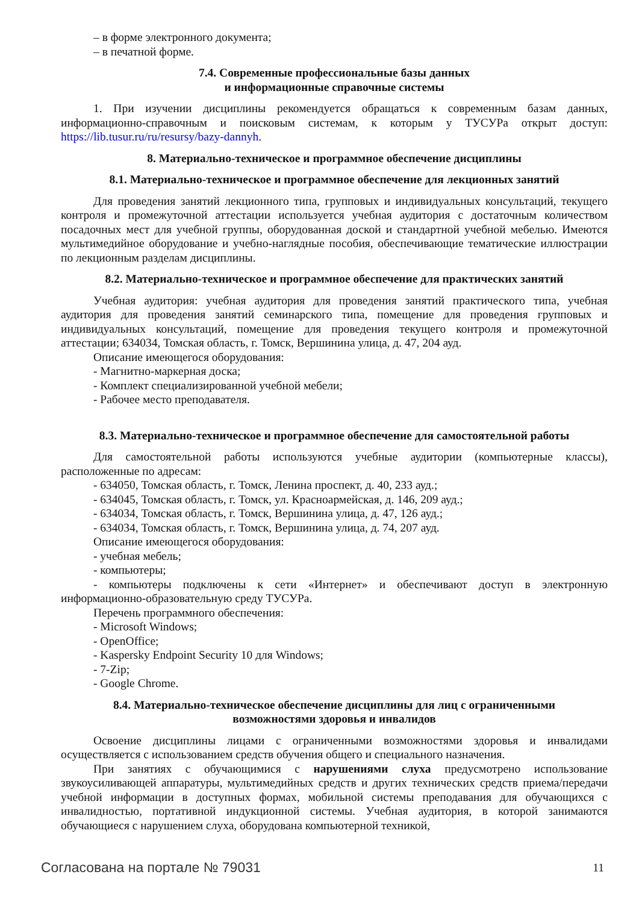– в форме электронного документа;
– в печатной форме.
7.4. Современные профессиональные базы данных
и информационные справочные системы
1. При изучении дисциплины рекомендуется обращаться к современным базам данных, информационно-справочным и поисковым системам, к которым у ТУСУРа открыт доступ: https://lib.tusur.ru/ru/resursy/bazy-dannyh.
8. Материально-техническое и программное обеспечение дисциплины
8.1. Материально-техническое и программное обеспечение для лекционных занятий
Для проведения занятий лекционного типа, групповых и индивидуальных консультаций, текущего контроля и промежуточной аттестации используется учебная аудитория с достаточным количеством посадочных мест для учебной группы, оборудованная доской и стандартной учебной мебелью. Имеются мультимедийное оборудование и учебно-наглядные пособия, обеспечивающие тематические иллюстрации по лекционным разделам дисциплины.
8.2. Материально-техническое и программное обеспечение для практических занятий
Учебная аудитория: учебная аудитория для проведения занятий практического типа, учебная аудитория для проведения занятий семинарского типа, помещение для проведения групповых и индивидуальных консультаций, помещение для проведения текущего контроля и промежуточной аттестации; 634034, Томская область, г. Томск, Вершинина улица, д. 47, 204 ауд.
Описание имеющегося оборудования:
- Магнитно-маркерная доска;
- Комплект специализированной учебной мебели;
- Рабочее место преподавателя.
8.3. Материально-техническое и программное обеспечение для самостоятельной работы
Для самостоятельной работы используются учебные аудитории (компьютерные классы), расположенные по адресам:
- 634050, Томская область, г. Томск, Ленина проспект, д. 40, 233 ауд.;
- 634045, Томская область, г. Томск, ул. Красноармейская, д. 146, 209 ауд.;
- 634034, Томская область, г. Томск, Вершинина улица, д. 47, 126 ауд.;
- 634034, Томская область, г. Томск, Вершинина улица, д. 74, 207 ауд.
Описание имеющегося оборудования:
- учебная мебель;
- компьютеры;
- компьютеры подключены к сети «Интернет» и обеспечивают доступ в электронную информационно-образовательную среду ТУСУРа.
Перечень программного обеспечения:
- Microsoft Windows;
- OpenOffice;
- Kaspersky Endpoint Security 10 для Windows;
- 7-Zip;
- Google Chrome.
8.4. Материально-техническое обеспечение дисциплины для лиц с ограниченными
возможностями здоровья и инвалидов
Освоение дисциплины лицами с ограниченными возможностями здоровья и инвалидами осуществляется с использованием средств обучения общего и специального назначения.
При занятиях с обучающимися с нарушениями слуха предусмотрено использование звукоусиливающей аппаратуры, мультимедийных средств и других технических средств приема/передачи учебной информации в доступных формах, мобильной системы преподавания для обучающихся с инвалидностью, портативной индукционной системы. Учебная аудитория, в которой занимаются обучающиеся с нарушением слуха, оборудована компьютерной техникой,
Согласована на портале № 79031 11